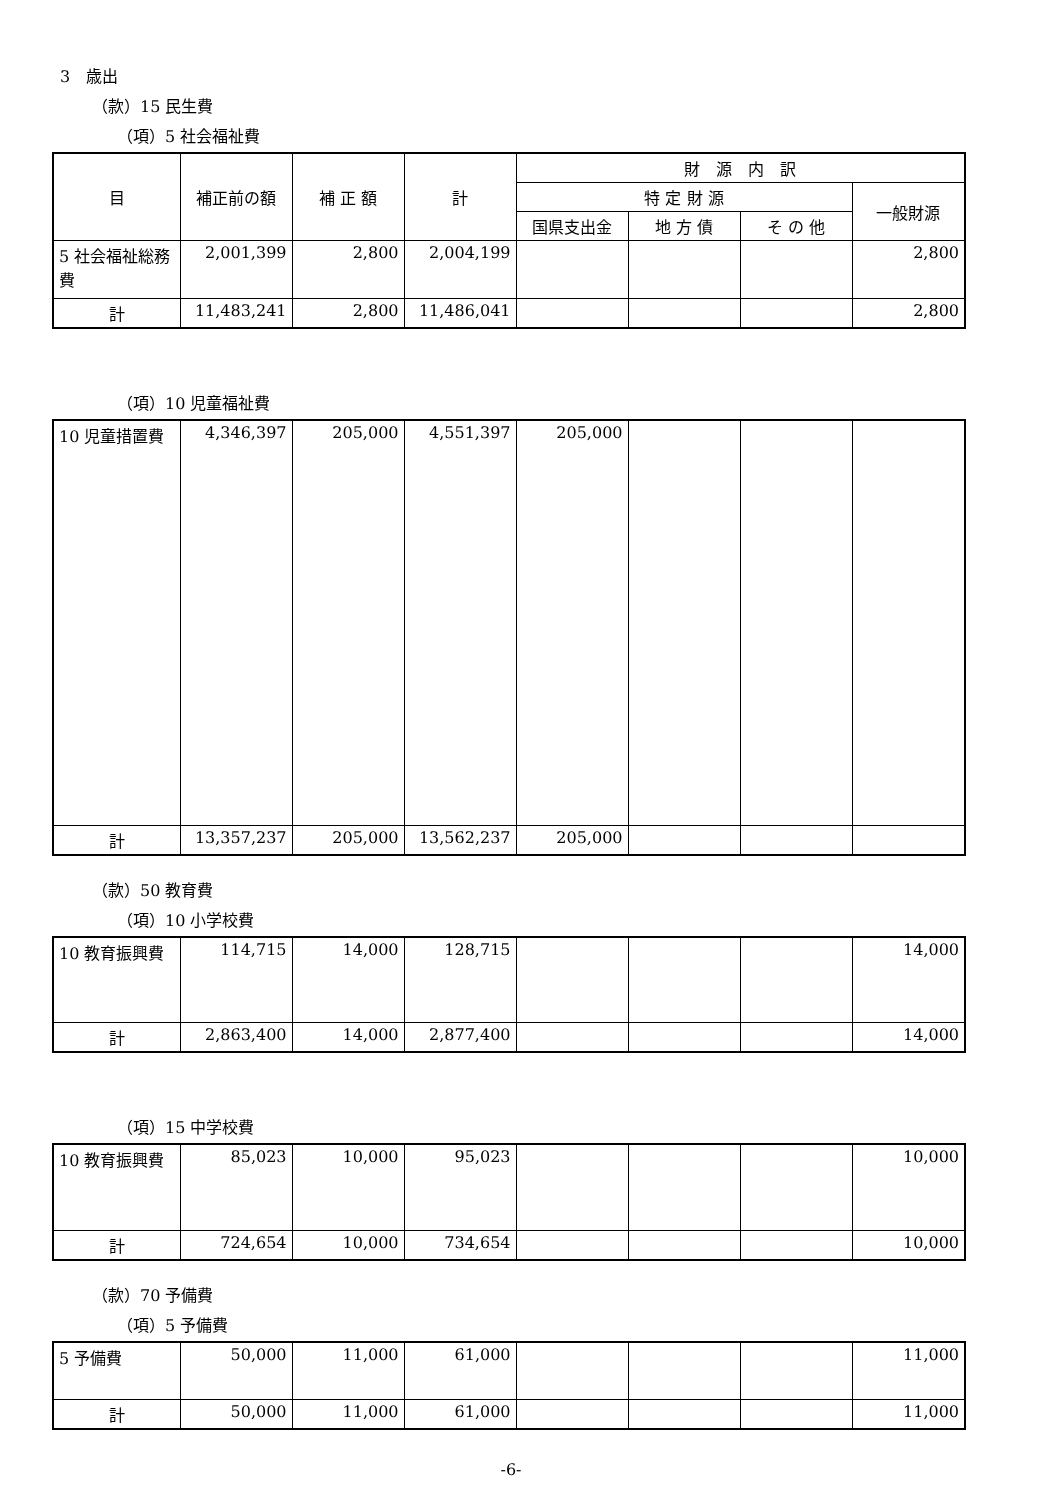3　歳出
（款）15 民生費
（項）5 社会福祉費
| 目 | 補正前の額 | 補 正 額 | 計 | 財 源 内 訳 | | | |
| --- | --- | --- | --- | --- | --- | --- | --- |
| | | | | 特 定 財 源 | | | 一般財源 |
| | | | | 国県支出金 | 地 方 債 | そ の 他 | |
| 5 社会福祉総務費 | 2,001,399 | 2,800 | 2,004,199 | | | | 2,800 |
| 計 | 11,483,241 | 2,800 | 11,486,041 | | | | 2,800 |
（項）10 児童福祉費
| 10 児童措置費 | 4,346,397 | 205,000 | 4,551,397 | 205,000 | | | |
| 計 | 13,357,237 | 205,000 | 13,562,237 | 205,000 | | | |
（款）50 教育費
（項）10 小学校費
| 10 教育振興費 | 114,715 | 14,000 | 128,715 | | | | 14,000 |
| 計 | 2,863,400 | 14,000 | 2,877,400 | | | | 14,000 |
（項）15 中学校費
| 10 教育振興費 | 85,023 | 10,000 | 95,023 | | | | 10,000 |
| 計 | 724,654 | 10,000 | 734,654 | | | | 10,000 |
（款）70 予備費
（項）5 予備費
| 5 予備費 | 50,000 | 11,000 | 61,000 | | | | 11,000 |
| 計 | 50,000 | 11,000 | 61,000 | | | | 11,000 |
-6-